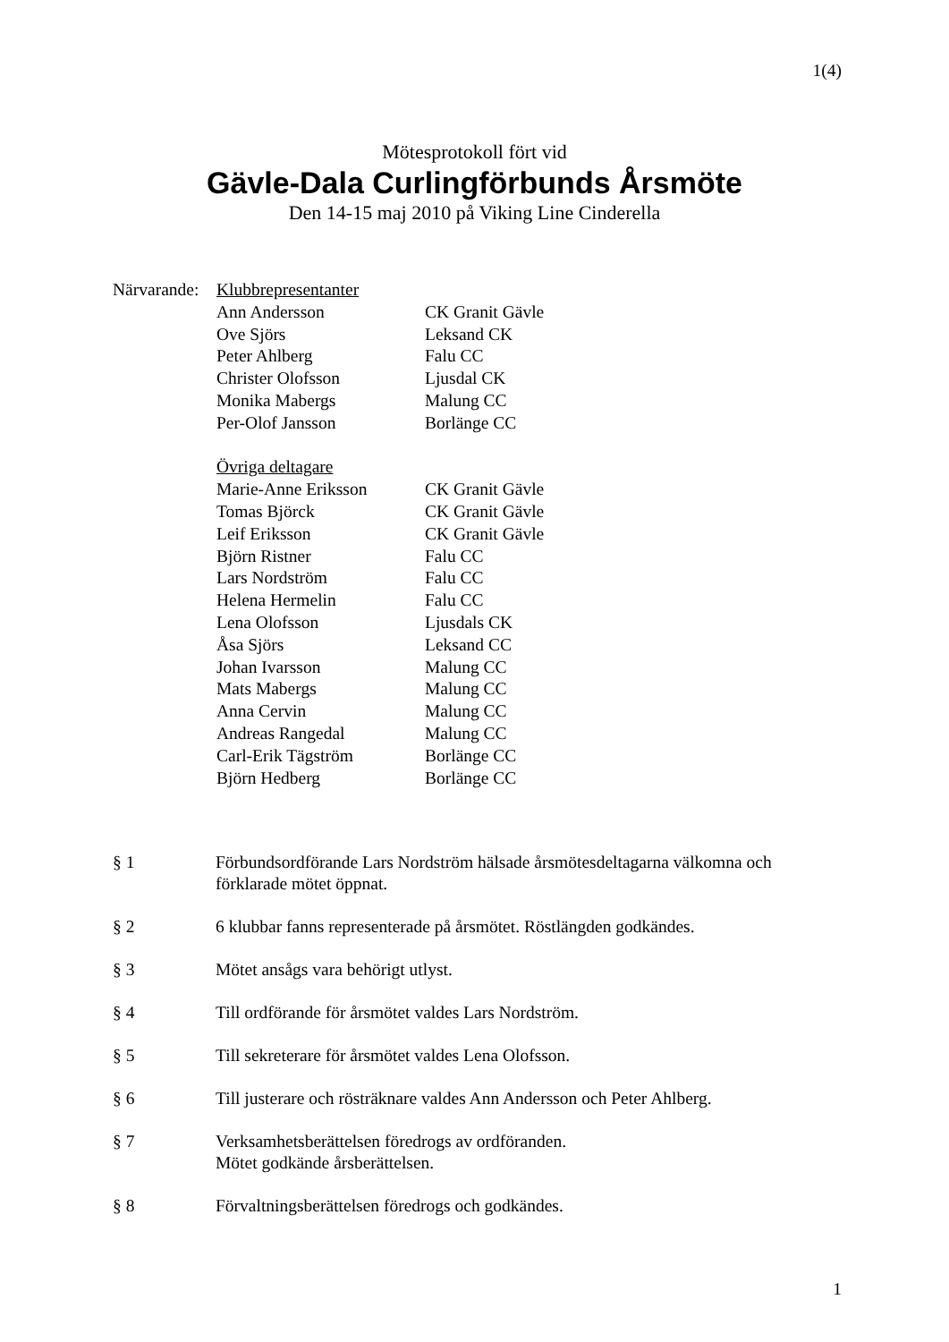1(4)
Mötesprotokoll fört vid
Gävle-Dala Curlingförbunds Årsmöte
Den 14-15 maj 2010 på Viking Line Cinderella
| Närvarande: | Klubbrepresentanter | |
| | Ann Andersson | CK Granit Gävle |
| | Ove Sjörs | Leksand CK |
| | Peter Ahlberg | Falu CC |
| | Christer Olofsson | Ljusdal CK |
| | Monika Mabergs | Malung CC |
| | Per-Olof Jansson | Borlänge CC |
| | Övriga deltagare | |
| | Marie-Anne Eriksson | CK Granit Gävle |
| | Tomas Björck | CK Granit Gävle |
| | Leif Eriksson | CK Granit Gävle |
| | Björn Ristner | Falu CC |
| | Lars Nordström | Falu CC |
| | Helena Hermelin | Falu CC |
| | Lena Olofsson | Ljusdals CK |
| | Åsa Sjörs | Leksand CC |
| | Johan Ivarsson | Malung CC |
| | Mats Mabergs | Malung CC |
| | Anna Cervin | Malung CC |
| | Andreas Rangedal | Malung CC |
| | Carl-Erik Tägström | Borlänge CC |
| | Björn Hedberg | Borlänge CC |
§ 1 Förbundsordförande Lars Nordström hälsade årsmötesdeltagarna välkomna och förklarade mötet öppnat.
§ 2 6 klubbar fanns representerade på årsmötet. Röstlängden godkändes.
§ 3 Mötet ansågs vara behörigt utlyst.
§ 4 Till ordförande för årsmötet valdes Lars Nordström.
§ 5 Till sekreterare för årsmötet valdes Lena Olofsson.
§ 6 Till justerare och rösträknare valdes Ann Andersson och Peter Ahlberg.
§ 7 Verksamhetsberättelsen föredrogs av ordföranden.
Mötet godkände årsberättelsen.
§ 8 Förvaltningsberättelsen föredrogs och godkändes.
1